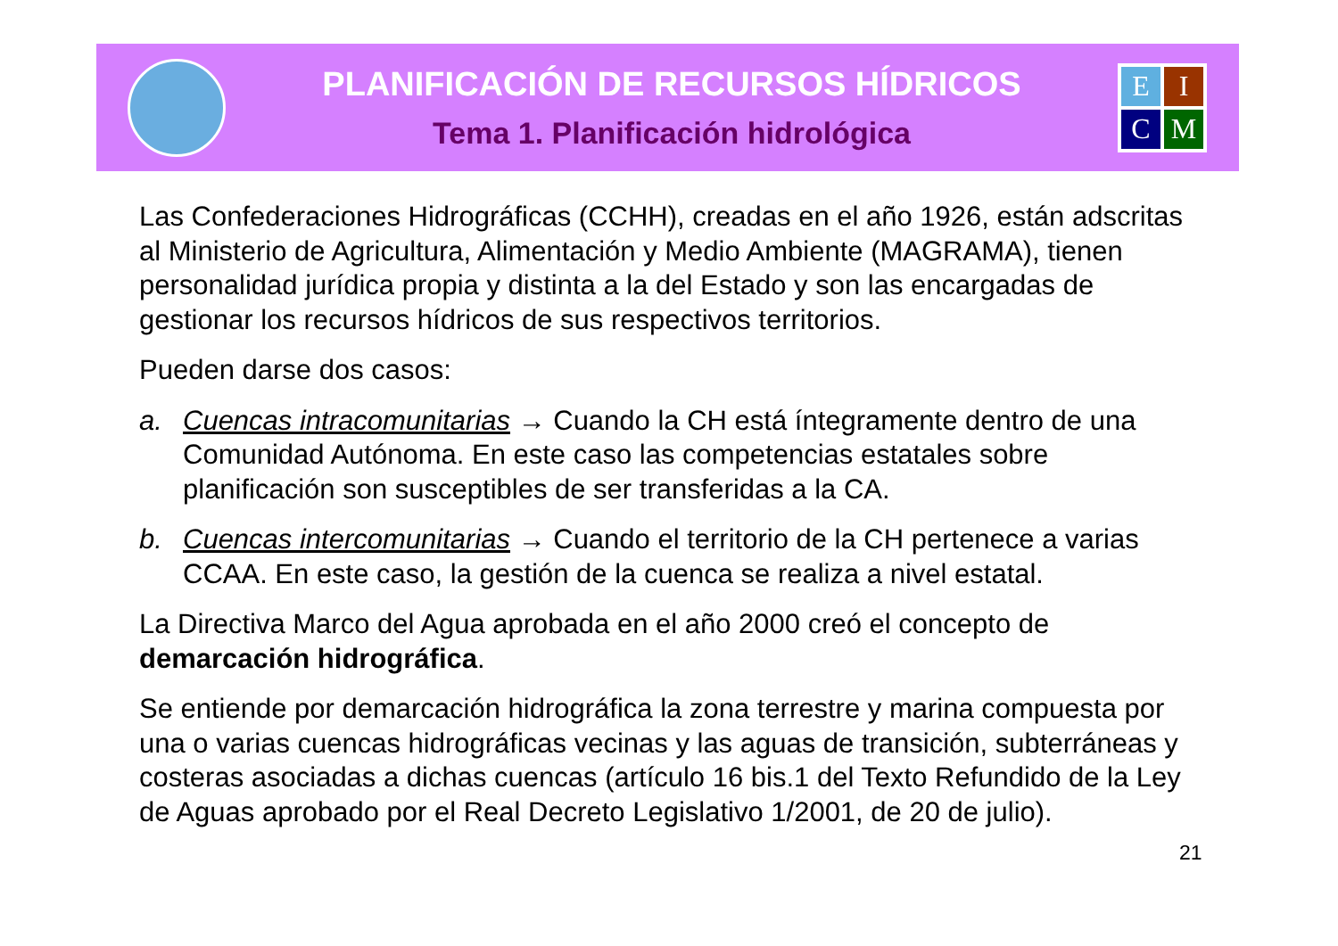PLANIFICACIÓN DE RECURSOS HÍDRICOS
Tema 1. Planificación hidrológica
E
I
C
M
Las Confederaciones Hidrográficas (CCHH), creadas en el año 1926, están adscritas al Ministerio de Agricultura, Alimentación y Medio Ambiente (MAGRAMA), tienen personalidad jurídica propia y distinta a la del Estado y son las encargadas de gestionar los recursos hídricos de sus respectivos territorios.
Pueden darse dos casos:
a. Cuencas intracomunitarias → Cuando la CH está íntegramente dentro de una Comunidad Autónoma. En este caso las competencias estatales sobre planificación son susceptibles de ser transferidas a la CA.
b. Cuencas intercomunitarias → Cuando el territorio de la CH pertenece a varias CCAA. En este caso, la gestión de la cuenca se realiza a nivel estatal.
La Directiva Marco del Agua aprobada en el año 2000 creó el concepto de demarcación hidrográfica.
Se entiende por demarcación hidrográfica la zona terrestre y marina compuesta por una o varias cuencas hidrográficas vecinas y las aguas de transición, subterráneas y costeras asociadas a dichas cuencas (artículo 16 bis.1 del Texto Refundido de la Ley de Aguas aprobado por el Real Decreto Legislativo 1/2001, de 20 de julio).
21